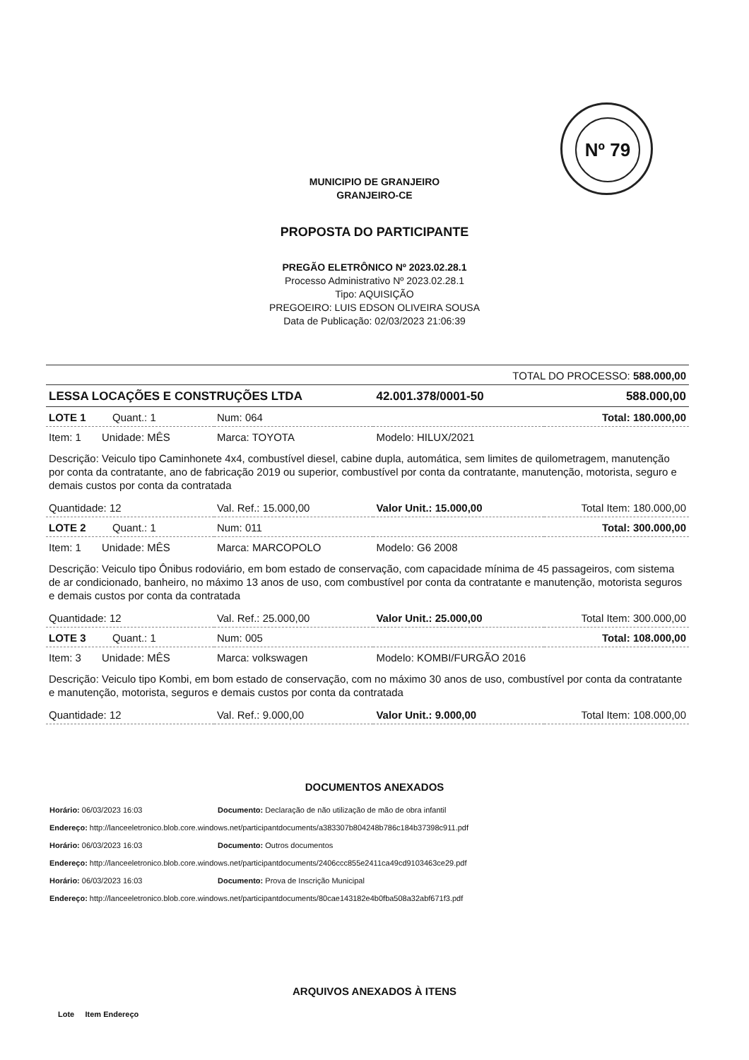Nº 79
MUNICIPIO DE GRANJEIRO
GRANJEIRO-CE
PROPOSTA DO PARTICIPANTE
PREGÃO ELETRÔNICO Nº 2023.02.28.1
Processo Administrativo Nº 2023.02.28.1
Tipo: AQUISIÇÃO
PREGOEIRO: LUIS EDSON OLIVEIRA SOUSA
Data de Publicação: 02/03/2023 21:06:39
| TOTAL DO PROCESSO: 588.000,00 | | | |
| LESSA LOCAÇÕES E CONSTRUÇÕES LTDA | | 42.001.378/0001-50 | 588.000,00 |
| LOTE 1 Quant.: 1 | Num: 064 | | Total: 180.000,00 |
| Item: 1 Unidade: MÊS | Marca: TOYOTA | Modelo: HILUX/2021 | |
| Descrição: Veiculo tipo Caminhonete 4x4, combustível diesel, cabine dupla, automática, sem limites de quilometragem, manutenção por conta da contratante, ano de fabricação 2019 ou superior, combustível por conta da contratante, manutenção, motorista, seguro e demais custos por conta da contratada | | | |
| Quantidade: 12 | Val. Ref.: 15.000,00 | Valor Unit.: 15.000,00 | Total Item: 180.000,00 |
| LOTE 2 Quant.: 1 | Num: 011 | | Total: 300.000,00 |
| Item: 1 Unidade: MÊS | Marca: MARCOPOLO | Modelo: G6 2008 | |
| Descrição: Veiculo tipo Ônibus rodoviário, em bom estado de conservação, com capacidade mínima de 45 passageiros, com sistema de ar condicionado, banheiro, no máximo 13 anos de uso, com combustível por conta da contratante e manutenção, motorista seguros e demais custos por conta da contratada | | | |
| Quantidade: 12 | Val. Ref.: 25.000,00 | Valor Unit.: 25.000,00 | Total Item: 300.000,00 |
| LOTE 3 Quant.: 1 | Num: 005 | | Total: 108.000,00 |
| Item: 3 Unidade: MÊS | Marca: volkswagen | Modelo: KOMBI/FURGÃO 2016 | |
| Descrição: Veiculo tipo Kombi, em bom estado de conservação, com no máximo 30 anos de uso, combustível por conta da contratante e manutenção, motorista, seguros e demais custos por conta da contratada | | | |
| Quantidade: 12 | Val. Ref.: 9.000,00 | Valor Unit.: 9.000,00 | Total Item: 108.000,00 |
DOCUMENTOS ANEXADOS
Horário: 06/03/2023 16:03 Documento: Declaração de não utilização de mão de obra infantil
Endereço: http://lanceeletronico.blob.core.windows.net/participantdocuments/a383307b804248b786c184b37398c911.pdf
Horário: 06/03/2023 16:03 Documento: Outros documentos
Endereço: http://lanceeletronico.blob.core.windows.net/participantdocuments/2406ccc855e2411ca49cd9103463ce29.pdf
Horário: 06/03/2023 16:03 Documento: Prova de Inscrição Municipal
Endereço: http://lanceeletronico.blob.core.windows.net/participantdocuments/80cae143182e4b0fba508a32abf671f3.pdf
ARQUIVOS ANEXADOS À ITENS
Lote Item Endereço